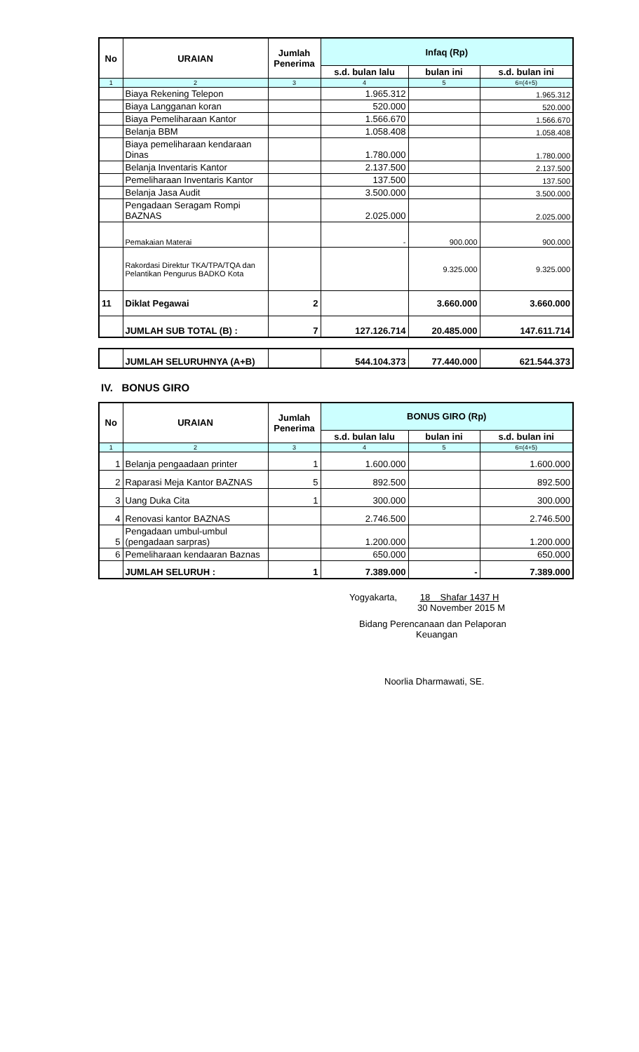| No | URAIAN | Jumlah Penerima | Infaq (Rp) | | |
| --- | --- | --- | --- | --- | --- |
| | | | s.d. bulan lalu | bulan ini | s.d. bulan ini |
| 1 | 2 | 3 | 4 | 5 | 6=(4+5) |
| | Biaya Rekening Telepon | | 1.965.312 | | 1.965.312 |
| | Biaya Langganan koran | | 520.000 | | 520.000 |
| | Biaya Pemeliharaan Kantor | | 1.566.670 | | 1.566.670 |
| | Belanja BBM | | 1.058.408 | | 1.058.408 |
| | Biaya pemeliharaan kendaraan Dinas | | 1.780.000 | | 1.780.000 |
| | Belanja Inventaris Kantor | | 2.137.500 | | 2.137.500 |
| | Pemeliharaan Inventaris Kantor | | 137.500 | | 137.500 |
| | Belanja Jasa Audit | | 3.500.000 | | 3.500.000 |
| | Pengadaan Seragam Rompi BAZNAS | | 2.025.000 | | 2.025.000 |
| | Pemakaian Materai | | - | 900.000 | 900.000 |
| | Rakordasi Direktur TKA/TPA/TQA dan Pelantikan Pengurus BADKO Kota | | | 9.325.000 | 9.325.000 |
| 11 | Diklat Pegawai | 2 | | 3.660.000 | 3.660.000 |
| | JUMLAH SUB TOTAL (B) : | 7 | 127.126.714 | 20.485.000 | 147.611.714 |
| | JUMLAH SELURUHNYA (A+B) | | 544.104.373 | 77.440.000 | 621.544.373 |
IV. BONUS GIRO
| No | URAIAN | Jumlah Penerima | BONUS GIRO (Rp) | | |
| --- | --- | --- | --- | --- | --- |
| | | | s.d. bulan lalu | bulan ini | s.d. bulan ini |
| 1 | 2 | 3 | 4 | 5 | 6=(4+5) |
| 1 | Belanja pengaadaan printer | 1 | 1.600.000 | | 1.600.000 |
| 2 | Raparasi Meja Kantor BAZNAS | 5 | 892.500 | | 892.500 |
| 3 | Uang Duka Cita | 1 | 300.000 | | 300.000 |
| 4 | Renovasi kantor BAZNAS | | 2.746.500 | | 2.746.500 |
| 5 | Pengadaan umbul-umbul (pengadaan sarpras) | | 1.200.000 | | 1.200.000 |
| 6 | Pemeliharaan kendaaran Baznas | | 650.000 | | 650.000 |
| | JUMLAH SELURUH : | 1 | 7.389.000 | - | 7.389.000 |
Yogyakarta, 18 Shafar 1437 H
30 November 2015 M
Bidang Perencanaan dan Pelaporan
Keuangan
Noorlia Dharmawati, SE.